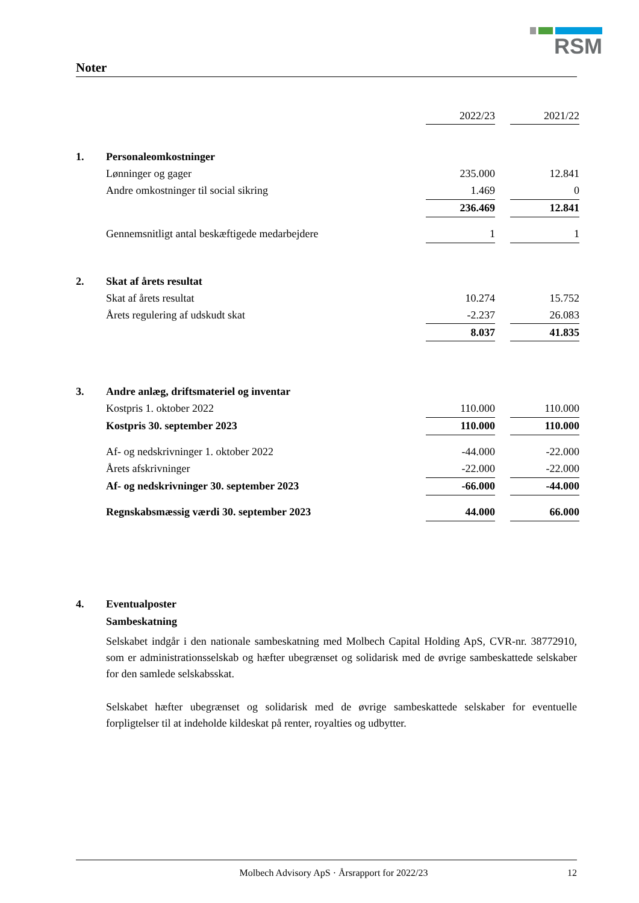RSM
Noter
| | | 2022/23 | | 2021/22 |
| 1. | Personaleomkostninger | | | |
| | Lønninger og gager | 235.000 | | 12.841 |
| | Andre omkostninger til social sikring | 1.469 | | 0 |
| | | 236.469 | | 12.841 |
| | Gennemsnitligt antal beskæftigede medarbejdere | 1 | | 1 |
| 2. | Skat af årets resultat | | | |
| | Skat af årets resultat | 10.274 | | 15.752 |
| | Årets regulering af udskudt skat | -2.237 | | 26.083 |
| | | 8.037 | | 41.835 |
| 3. | Andre anlæg, driftsmateriel og inventar | | | |
| | Kostpris 1. oktober 2022 | 110.000 | | 110.000 |
| | Kostpris 30. september 2023 | 110.000 | | 110.000 |
| | Af- og nedskrivninger 1. oktober 2022 | -44.000 | | -22.000 |
| | Årets afskrivninger | -22.000 | | -22.000 |
| | Af- og nedskrivninger 30. september 2023 | -66.000 | | -44.000 |
| | Regnskabsmæssig værdi 30. september 2023 | 44.000 | | 66.000 |
4.
Eventualposter
Sambeskatning
Selskabet indgår i den nationale sambeskatning med Molbech Capital Holding ApS, CVR-nr. 38772910, som er administrationsselskab og hæfter ubegrænset og solidarisk med de øvrige sambeskattede selskaber for den samlede selskabsskat.
Selskabet hæfter ubegrænset og solidarisk med de øvrige sambeskattede selskaber for eventuelle forpligtelser til at indeholde kildeskat på renter, royalties og udbytter.
Molbech Advisory ApS · Årsrapport for 2022/23 12